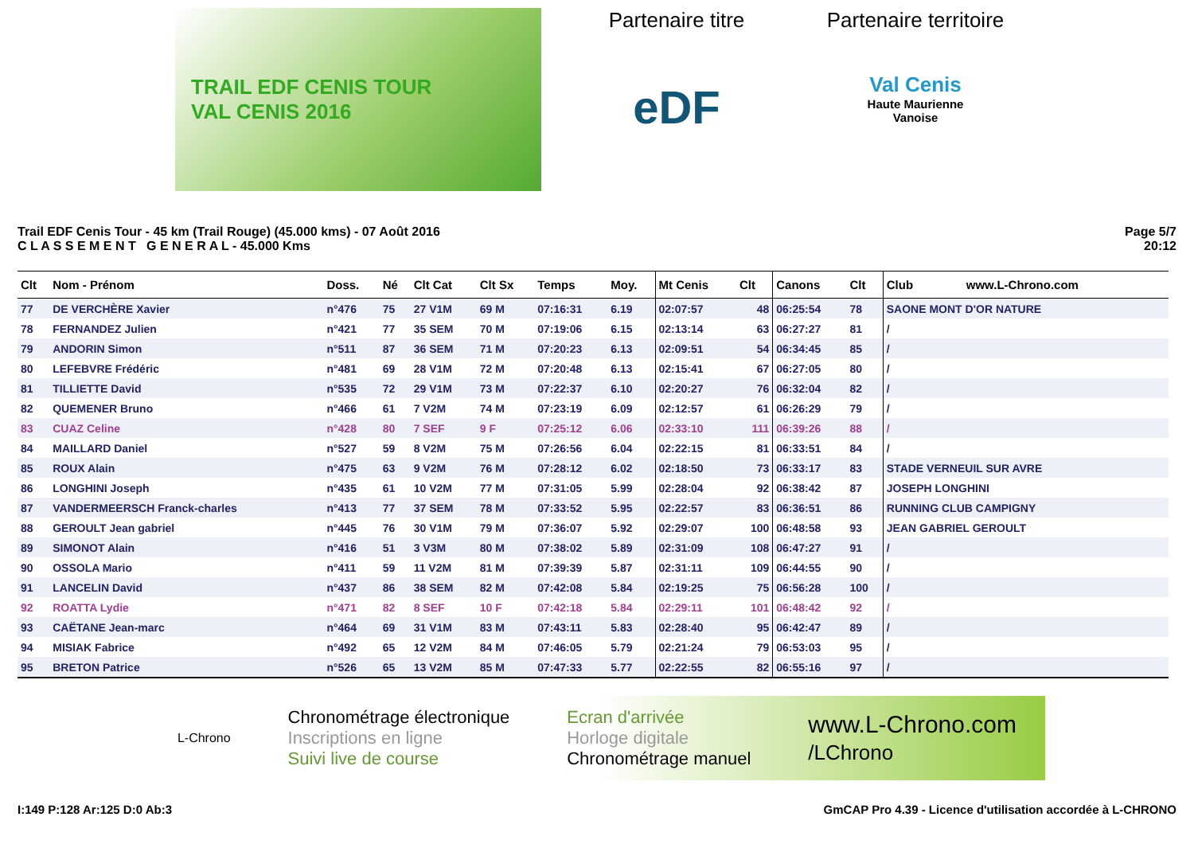TRAIL EDF CENIS TOUR
VAL CENIS 2016
Partenaire titre
eDF
Partenaire territoire
Val Cenis
Haute Maurienne
Vanoise
Trail EDF Cenis Tour - 45 km (Trail Rouge) (45.000 kms) - 07 Août 2016
C L A S S E M E N T G E N E R A L - 45.000 Kms
Page 5/7
20:12
| Clt | Nom - Prénom | Doss. | Né | Clt Cat | Clt Sx | Temps | Moy. | Mt Cenis | Clt | Canons | Clt | Club www.L-Chrono.com |
| --- | --- | --- | --- | --- | --- | --- | --- | --- | --- | --- | --- | --- |
| 77 | DE VERCHÈRE Xavier | n°476 | 75 | 27 V1M | 69 M | 07:16:31 | 6.19 | 02:07:57 | 48 | 06:25:54 | 78 | SAONE MONT D'OR NATURE |
| 78 | FERNANDEZ Julien | n°421 | 77 | 35 SEM | 70 M | 07:19:06 | 6.15 | 02:13:14 | 63 | 06:27:27 | 81 | / |
| 79 | ANDORIN Simon | n°511 | 87 | 36 SEM | 71 M | 07:20:23 | 6.13 | 02:09:51 | 54 | 06:34:45 | 85 | / |
| 80 | LEFEBVRE Frédéric | n°481 | 69 | 28 V1M | 72 M | 07:20:48 | 6.13 | 02:15:41 | 67 | 06:27:05 | 80 | / |
| 81 | TILLIETTE David | n°535 | 72 | 29 V1M | 73 M | 07:22:37 | 6.10 | 02:20:27 | 76 | 06:32:04 | 82 | / |
| 82 | QUEMENER Bruno | n°466 | 61 | 7 V2M | 74 M | 07:23:19 | 6.09 | 02:12:57 | 61 | 06:26:29 | 79 | / |
| 83 | CUAZ Celine | n°428 | 80 | 7 SEF | 9 F | 07:25:12 | 6.06 | 02:33:10 | 111 | 06:39:26 | 88 | / |
| 84 | MAILLARD Daniel | n°527 | 59 | 8 V2M | 75 M | 07:26:56 | 6.04 | 02:22:15 | 81 | 06:33:51 | 84 | / |
| 85 | ROUX Alain | n°475 | 63 | 9 V2M | 76 M | 07:28:12 | 6.02 | 02:18:50 | 73 | 06:33:17 | 83 | STADE VERNEUIL SUR AVRE |
| 86 | LONGHINI Joseph | n°435 | 61 | 10 V2M | 77 M | 07:31:05 | 5.99 | 02:28:04 | 92 | 06:38:42 | 87 | JOSEPH LONGHINI |
| 87 | VANDERMEERSCH Franck-charles | n°413 | 77 | 37 SEM | 78 M | 07:33:52 | 5.95 | 02:22:57 | 83 | 06:36:51 | 86 | RUNNING CLUB CAMPIGNY |
| 88 | GEROULT Jean gabriel | n°445 | 76 | 30 V1M | 79 M | 07:36:07 | 5.92 | 02:29:07 | 100 | 06:48:58 | 93 | JEAN GABRIEL GEROULT |
| 89 | SIMONOT Alain | n°416 | 51 | 3 V3M | 80 M | 07:38:02 | 5.89 | 02:31:09 | 108 | 06:47:27 | 91 | / |
| 90 | OSSOLA Mario | n°411 | 59 | 11 V2M | 81 M | 07:39:39 | 5.87 | 02:31:11 | 109 | 06:44:55 | 90 | / |
| 91 | LANCELIN David | n°437 | 86 | 38 SEM | 82 M | 07:42:08 | 5.84 | 02:19:25 | 75 | 06:56:28 | 100 | / |
| 92 | ROATTA Lydie | n°471 | 82 | 8 SEF | 10 F | 07:42:18 | 5.84 | 02:29:11 | 101 | 06:48:42 | 92 | / |
| 93 | CAËTANE Jean-marc | n°464 | 69 | 31 V1M | 83 M | 07:43:11 | 5.83 | 02:28:40 | 95 | 06:42:47 | 89 | / |
| 94 | MISIAK Fabrice | n°492 | 65 | 12 V2M | 84 M | 07:46:05 | 5.79 | 02:21:24 | 79 | 06:53:03 | 95 | / |
| 95 | BRETON Patrice | n°526 | 65 | 13 V2M | 85 M | 07:47:33 | 5.77 | 02:22:55 | 82 | 06:55:16 | 97 | / |
L-Chrono
Chronométrage électronique
Inscriptions en ligne
Suivi live de course
Ecran d'arrivée
Horloge digitale
Chronométrage manuel
www.L-Chrono.com
/LChrono
I:149 P:128 Ar:125 D:0 Ab:3 GmCAP Pro 4.39 - Licence d'utilisation accordée à L-CHRONO